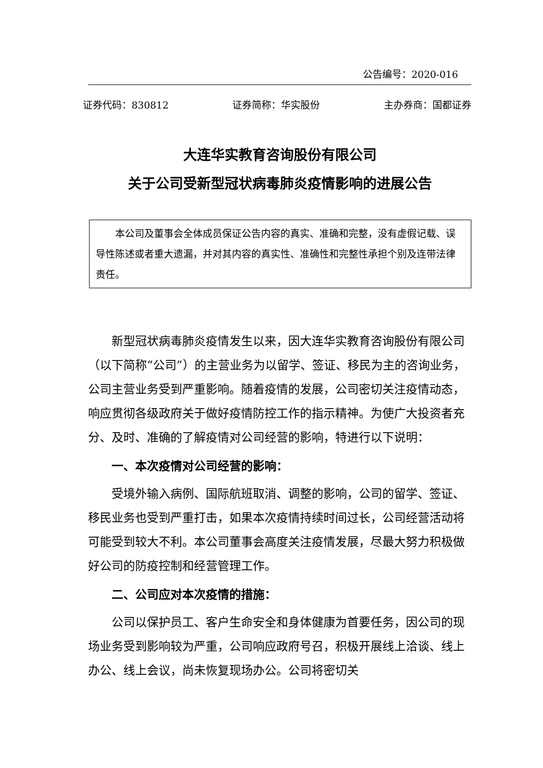公告编号：2020-016
证券代码：830812 证券简称：华实股份 主办券商：国都证券
大连华实教育咨询股份有限公司
关于公司受新型冠状病毒肺炎疫情影响的进展公告
本公司及董事会全体成员保证公告内容的真实、准确和完整，没有虚假记载、误导性陈述或者重大遗漏，并对其内容的真实性、准确性和完整性承担个别及连带法律责任。
新型冠状病毒肺炎疫情发生以来，因大连华实教育咨询股份有限公司（以下简称“公司”）的主营业务为以留学、签证、移民为主的咨询业务，公司主营业务受到严重影响。随着疫情的发展，公司密切关注疫情动态，响应贯彻各级政府关于做好疫情防控工作的指示精神。为使广大投资者充分、及时、准确的了解疫情对公司经营的影响，特进行以下说明：
一、本次疫情对公司经营的影响：
受境外输入病例、国际航班取消、调整的影响，公司的留学、签证、移民业务也受到严重打击，如果本次疫情持续时间过长，公司经营活动将可能受到较大不利。本公司董事会高度关注疫情发展，尽最大努力积极做好公司的防疫控制和经营管理工作。
二、公司应对本次疫情的措施：
公司以保护员工、客户生命安全和身体健康为首要任务，因公司的现场业务受到影响较为严重，公司响应政府号召，积极开展线上洽谈、线上办公、线上会议，尚未恢复现场办公。公司将密切关